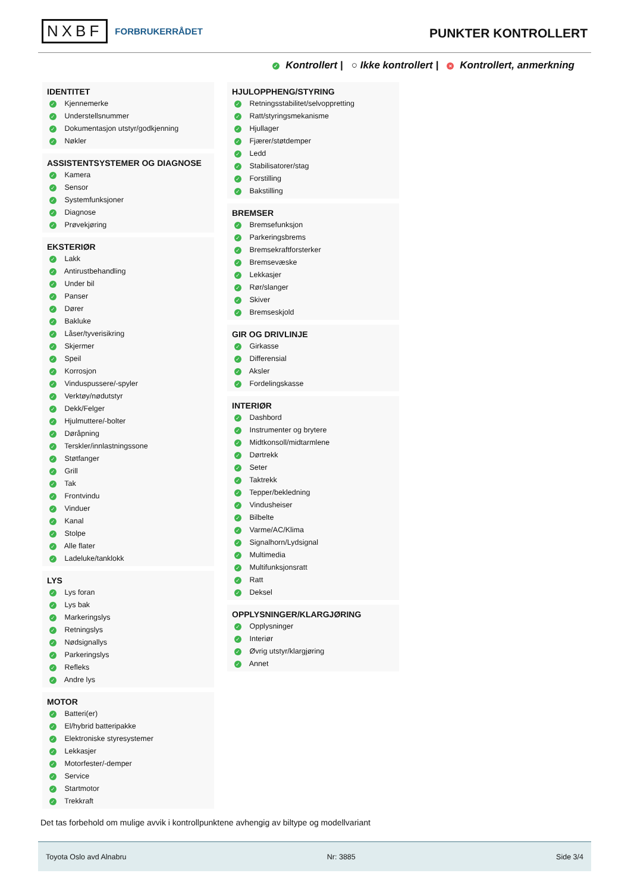NXBF FORBRUKERRÅDET
PUNKTER KONTROLLERT
✓ Kontrollert | ○ Ikke kontrollert | × Kontrollert, anmerkning
IDENTITET
✓ Kjennemerke
✓ Understellsnummer
✓ Dokumentasjon utstyr/godkjenning
✓ Nøkler
ASSISTENTSYSTEMER OG DIAGNOSE
✓ Kamera
✓ Sensor
✓ Systemfunksjoner
✓ Diagnose
✓ Prøvekjøring
EKSTERIØR
✓ Lakk
✓ Antirustbehandling
✓ Under bil
✓ Panser
✓ Dører
✓ Bakluke
✓ Låser/tyverisikring
✓ Skjermer
✓ Speil
✓ Korrosjon
✓ Vinduspussere/-spyler
✓ Verktøy/nødutstyr
✓ Dekk/Felger
✓ Hjulmuttere/-bolter
✓ Døråpning
✓ Terskler/innlastningssone
✓ Støtfanger
✓ Grill
✓ Tak
✓ Frontvindu
✓ Vinduer
✓ Kanal
✓ Stolpe
✓ Alle flater
✓ Ladeluke/tanklokk
LYS
✓ Lys foran
✓ Lys bak
✓ Markeringslys
✓ Retningslys
✓ Nødsignallys
✓ Parkeringslys
✓ Refleks
✓ Andre lys
MOTOR
✓ Batteri(er)
✓ El/hybrid batteripakke
✓ Elektroniske styresystemer
✓ Lekkasjer
✓ Motorfester/-demper
✓ Service
✓ Startmotor
✓ Trekkraft
HJULOPPHENG/STYRING
✓ Retningsstabilitet/selvoppretting
✓ Ratt/styringsmekanisme
✓ Hjullager
✓ Fjærer/støtdemper
✓ Ledd
✓ Stabilisatorer/stag
✓ Forstilling
✓ Bakstilling
BREMSER
✓ Bremsefunksjon
✓ Parkeringsbrems
✓ Bremsekraftforsterker
✓ Bremsevæske
✓ Lekkasjer
✓ Rør/slanger
✓ Skiver
✓ Bremseskjold
GIR OG DRIVLINJE
✓ Girkasse
✓ Differensial
✓ Aksler
✓ Fordelingskasse
INTERIØR
✓ Dashbord
✓ Instrumenter og brytere
✓ Midtkonsoll/midtarmlene
✓ Dørtrekk
✓ Seter
✓ Taktrekk
✓ Tepper/bekledning
✓ Vindusheiser
✓ Bilbelte
✓ Varme/AC/Klima
✓ Signalhorn/Lydsignal
✓ Multimedia
✓ Multifunksjonsratt
✓ Ratt
✓ Deksel
OPPLYSNINGER/KLARGJØRING
✓ Opplysninger
✓ Interiør
✓ Øvrig utstyr/klargjøring
✓ Annet
Det tas forbehold om mulige avvik i kontrollpunktene avhengig av biltype og modellvariant
Toyota Oslo avd Alnabru Nr: 3885 Side 3/4